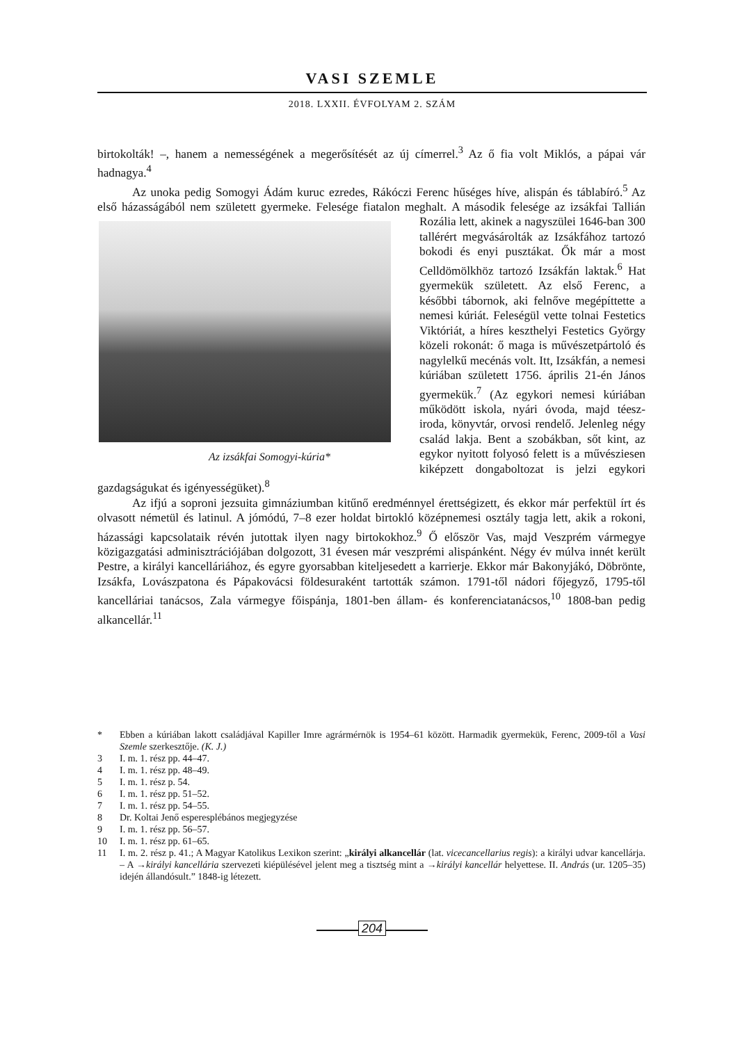VASI SZEMLE
2018. LXXII. ÉVFOLYAM 2. SZÁM
birtokolták! –, hanem a nemességének a megerősítését az új címerrel.<sup>3</sup> Az ő fia volt Miklós, a pápai vár hadnagya.<sup>4</sup>
Az unoka pedig Somogyi Ádám kuruc ezredes, Rákóczi Ferenc hűséges híve, alispán és táblabíró.<sup>5</sup> Az első házasságából nem született gyermeke. Felesége fiatalon meghalt. Az izsákfai Somogyi-kúria* A második felesége az izsákfai Tallián Rozália lett, akinek a nagyszülei 1646-ban 300 tallérért megvásárolták az Izsákfához tartozó bokodi és enyi pusztákat. Ők már a most Celldömölkhöz tartozó Izsákfán laktak.<sup>6</sup> Hat gyermekük született. Az első Ferenc, a későbbi tábornok, aki felnőve megépíttette a nemesi kúriát. Feleségül vette tolnai Festetics Viktóriát, a híres keszthelyi Festetics György közeli rokonát: ő maga is művészetpártoló és nagylelkű mecénás volt. Itt, Izsákfán, a nemesi kúriában született 1756. április 21-én János gyermekük.<sup>7</sup> (Az egykori nemesi kúriában működött iskola, nyári óvoda, majd téesz-iroda, könyvtár, orvosi rendelő. Jelenleg négy család lakja. Bent a szobákban, sőt kint, az egykor nyitott folyosó felett is a művésziesen kiképzett dongaboltozat is jelzi egykori gazdagságukat és igényességüket).<sup>8</sup>
Az ifjú a soproni jezsuita gimnáziumban kitűnő eredménnyel érettségizett, és ekkor már perfektül írt és olvasott németül és latinul. A jómódú, 7–8 ezer holdat birtokló középnemesi osztály tagja lett, akik a rokoni, házassági kapcsolataik révén jutottak ilyen nagy birtokokhoz.<sup>9</sup> Ő először Vas, majd Veszprém vármegye közigazgatási adminisztrációjában dolgozott, 31 évesen már veszprémi alispánként. Négy év múlva innét került Pestre, a királyi kancelláriához, és egyre gyorsabban kiteljesedett a karrierje. Ekkor már Bakonyjákó, Döbrönte, Izsákfa, Lovászpatona és Pápakovácsi földesuraként tartották számon. 1791-től nádori főjegyző, 1795-től kancelláriai tanácsos, Zala vármegye főispánja, 1801-ben állam- és konferenciatanácsos,<sup>10</sup> 1808-ban pedig alkancellár.<sup>11</sup>
* Ebben a kúriában lakott családjával Kapiller Imre agrármérnök is 1954–61 között. Harmadik gyermekük, Ferenc, 2009-től a Vasi Szemle szerkesztője. (K. J.)
3 I. m. 1. rész pp. 44–47.
4 I. m. 1. rész pp. 48–49.
5 I. m. 1. rész p. 54.
6 I. m. 1. rész pp. 51–52.
7 I. m. 1. rész pp. 54–55.
8 Dr. Koltai Jenő esperesplébános megjegyzése
9 I. m. 1. rész pp. 56–57.
10 I. m. 1. rész pp. 61–65.
11 I. m. 2. rész p. 41.; A Magyar Katolikus Lexikon szerint: „királyi alkancellár (lat. vicecancellarius regis): a királyi udvar kancellárja. – A →királyi kancellária szervezeti kiépülésével jelent meg a tisztség mint a →királyi kancellár helyettese. II. András (ur. 1205–35) idején állandósult.” 1848-ig létezett.
204